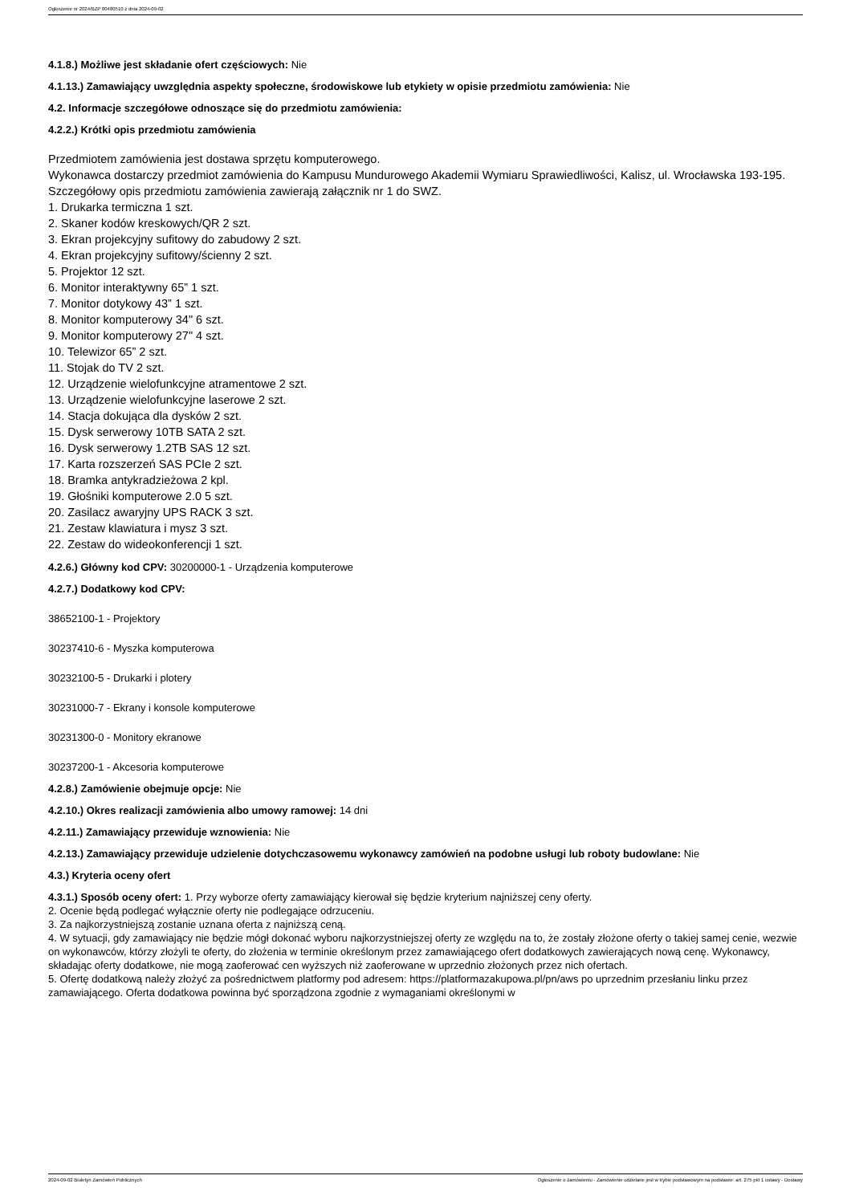Ogłoszenie nr 2024/BZP 00480510 z dnia 2024-09-02
4.1.8.) Możliwe jest składanie ofert częściowych: Nie
4.1.13.) Zamawiający uwzględnia aspekty społeczne, środowiskowe lub etykiety w opisie przedmiotu zamówienia: Nie
4.2. Informacje szczegółowe odnoszące się do przedmiotu zamówienia:
4.2.2.) Krótki opis przedmiotu zamówienia
Przedmiotem zamówienia jest dostawa sprzętu komputerowego.
Wykonawca dostarczy przedmiot zamówienia do Kampusu Mundurowego Akademii Wymiaru Sprawiedliwości, Kalisz, ul. Wrocławska 193-195.
Szczegółowy opis przedmiotu zamówienia zawierają załącznik nr 1 do SWZ.
1. Drukarka termiczna 1 szt.
2. Skaner kodów kreskowych/QR 2 szt.
3. Ekran projekcyjny sufitowy do zabudowy 2 szt.
4. Ekran projekcyjny sufitowy/ścienny 2 szt.
5. Projektor 12 szt.
6. Monitor interaktywny 65” 1 szt.
7. Monitor dotykowy 43” 1 szt.
8. Monitor komputerowy 34" 6 szt.
9. Monitor komputerowy 27" 4 szt.
10. Telewizor 65” 2 szt.
11. Stojak do TV 2 szt.
12. Urządzenie wielofunkcyjne atramentowe 2 szt.
13. Urządzenie wielofunkcyjne laserowe 2 szt.
14. Stacja dokująca dla dysków 2 szt.
15. Dysk serwerowy 10TB SATA 2 szt.
16. Dysk serwerowy 1.2TB SAS 12 szt.
17. Karta rozszerzeń SAS PCIe 2 szt.
18. Bramka antykradzieżowa 2 kpl.
19. Głośniki komputerowe 2.0 5 szt.
20. Zasilacz awaryjny UPS RACK 3 szt.
21. Zestaw klawiatura i mysz 3 szt.
22. Zestaw do wideokonferencji 1 szt.
4.2.6.) Główny kod CPV: 30200000-1 - Urządzenia komputerowe
4.2.7.) Dodatkowy kod CPV:
38652100-1 - Projektory
30237410-6 - Myszka komputerowa
30232100-5 - Drukarki i plotery
30231000-7 - Ekrany i konsole komputerowe
30231300-0 - Monitory ekranowe
30237200-1 - Akcesoria komputerowe
4.2.8.) Zamówienie obejmuje opcje: Nie
4.2.10.) Okres realizacji zamówienia albo umowy ramowej: 14 dni
4.2.11.) Zamawiający przewiduje wznowienia: Nie
4.2.13.) Zamawiający przewiduje udzielenie dotychczasowemu wykonawcy zamówień na podobne usługi lub roboty budowlane: Nie
4.3.) Kryteria oceny ofert
4.3.1.) Sposób oceny ofert: 1. Przy wyborze oferty zamawiający kierował się będzie kryterium najniższej ceny oferty.
2. Ocenie będą podlegać wyłącznie oferty nie podlegające odrzuceniu.
3. Za najkorzystniejszą zostanie uznana oferta z najniższą ceną.
4. W sytuacji, gdy zamawiający nie będzie mógł dokonać wyboru najkorzystniejszej oferty ze względu na to, że zostały złożone oferty o takiej samej cenie, wezwie on wykonawców, którzy złożyli te oferty, do złożenia w terminie określonym przez zamawiającego ofert dodatkowych zawierających nową cenę. Wykonawcy, składając oferty dodatkowe, nie mogą zaoferować cen wyższych niż zaoferowane w uprzednio złożonych przez nich ofertach.
5. Ofertę dodatkową należy złożyć za pośrednictwem platformy pod adresem: https://platformazakupowa.pl/pn/aws po uprzednim przesłaniu linku przez zamawiającego. Oferta dodatkowa powinna być sporządzona zgodnie z wymaganiami określonymi w
2024-09-02 Biuletyn Zamówień Publicznych Ogłoszenie o zamówieniu - Zamówienie udzielane jest w trybie podstawowym na podstawie: art. 275 pkt 1 ustawy - Dostawy